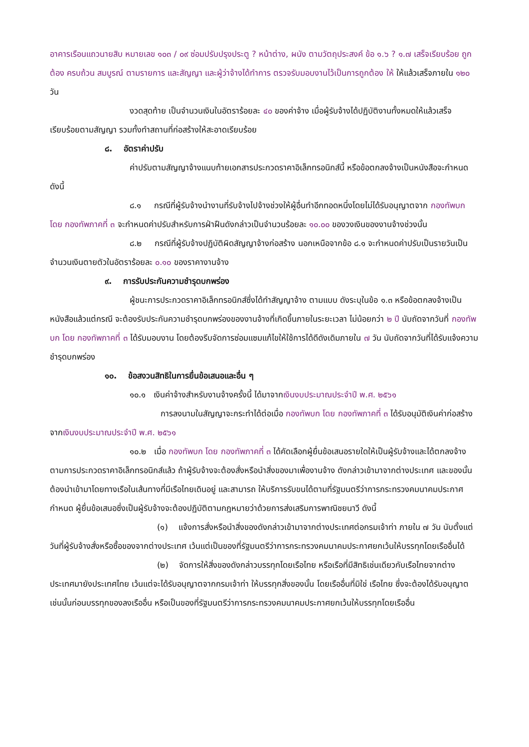อาคารเรือนแถวนายสิบ หมายเลข ๑๐๓ / ๐๙ ซ่อมปรับปรุงประตู ? หน้าต่าง, ผนัง ตามวัตถุประสงค์ ข้อ ๑.๖ ? ๑.๗ เสร็จเรียบร้อย ถูกต้อง ครบถ้วน สมบูรณ์ ตามรายการ และสัญญา และผู้ว่าจ้างได้ทำการ ตรวจรับมอบงานไว้เป็นการถูกต้อง ให้ ให้แล้วเสร็จภายใน ๑๒๐ วัน
งวดสุดท้าย เป็นจำนวนเงินในอัตราร้อยละ ๔๐ ของค่าจ้าง เมื่อผู้รับจ้างได้ปฏิบัติงานทั้งหมดให้แล้วเสร็จเรียบร้อยตามสัญญา รวมทั้งทำสถานที่ก่อสร้างให้สะอาดเรียบร้อย
๘. อัตราค่าปรับ
ค่าปรับตามสัญญาจ้างแนบท้ายเอกสารประกวดราคาอิเล็กทรอนิกส์นี้ หรือข้อตกลงจ้างเป็นหนังสือจะกำหนด ดังนี้
๘.๑ กรณีที่ผู้รับจ้างนำงานที่รับจ้างไปจ้างช่วงให้ผู้อื่นทำอีกทอดหนึ่งโดยไม่ได้รับอนุญาตจาก กองทัพบก โดย กองทัพภาคที่ ๓ จะกำหนดค่าปรับสำหรับการฝ่าฝืนดังกล่าวเป็นจำนวนร้อยละ ๑๐.๐๐ ของวงเงินของงานจ้างช่วงนั้น
๘.๒ กรณีที่ผู้รับจ้างปฏิบัติผิดสัญญาจ้างก่อสร้าง นอกเหนือจากข้อ ๘.๑ จะกำหนดค่าปรับเป็นรายวันเป็นจำนวนเงินตายตัวในอัตราร้อยละ ๐.๑๐ ของราคางานจ้าง
๙. การรับประกันความชำรุดบกพร่อง
ผู้ชนะการประกวดราคาอิเล็กทรอนิกส์ซึ่งได้ทำสัญญาจ้าง ตามแบบ ดังระบุในข้อ ๑.๓ หรือข้อตกลงจ้างเป็นหนังสือแล้วแต่กรณี จะต้องรับประกันความชำรุดบกพร่องของงานจ้างที่เกิดขึ้นภายในระยะเวลา ไม่น้อยกว่า ๒ ปี นับถัดจากวันที่ กองทัพบก โดย กองทัพภาคที่ ๓ ได้รับมอบงาน โดยต้องรีบจัดการซ่อมแซมแก้ไขให้ใช้การได้ดีดังเดิมภายใน ๗ วัน นับถัดจากวันที่ได้รับแจ้งความชำรุดบกพร่อง
๑๐. ข้อสงวนสิทธิในการยื่นข้อเสนอและอื่น ๆ
๑๐.๑ เงินค่าจ้างสำหรับงานจ้างครั้งนี้ ได้มาจากเงินงบประมาณประจำปี พ.ศ. ๒๕๖๑
การลงนามในสัญญาจะกระทำได้ต่อเมื่อ กองทัพบก โดย กองทัพภาคที่ ๓ ได้รับอนุมัติเงินค่าก่อสร้างจากเงินงบประมาณประจำปี พ.ศ. ๒๕๖๑
๑๐.๒ เมื่อ กองทัพบก โดย กองทัพภาคที่ ๓ ได้คัดเลือกผู้ยื่นข้อเสนอรายใดให้เป็นผู้รับจ้างและได้ตกลงจ้าง ตามการประกวดราคาอิเล็กทรอนิกส์แล้ว ถ้าผู้รับจ้างจะต้องสั่งหรือนำสิ่งของมาเพื่องานจ้าง ดังกล่าวเข้ามาจากต่างประเทศ และของนั้นต้องนำเข้ามาโดยทางเรือในเส้นทางที่มีเรือไทยเดินอยู่ และสามารถ ให้บริการรับขนได้ตามที่รัฐมนตรีว่าการกระทรวงคมนาคมประกาศกำหนด ผู้ยื่นข้อเสนอซึ่งเป็นผู้รับจ้างจะต้องปฏิบัติตามกฎหมายว่าด้วยการส่งเสริมการพาณิชยนาวี ดังนี้
(๑) แจ้งการสั่งหรือนำสิ่งของดังกล่าวเข้ามาจากต่างประเทศต่อกรมเจ้าท่า ภายใน ๗ วัน นับตั้งแต่วันที่ผู้รับจ้างสั่งหรือซื้อของจากต่างประเทศ เว้นแต่เป็นของที่รัฐมนตรีว่าการกระทรวงคมนาคมประกาศยกเว้นให้บรรทุกโดยเรืออื่นได้
(๒) จัดการให้สิ่งของดังกล่าวบรรทุกโดยเรือไทย หรือเรือที่มีสิทธิเช่นเดียวกับเรือไทยจากต่างประเทศมายังประเทศไทย เว้นแต่จะได้รับอนุญาตจากกรมเจ้าท่า ให้บรรทุกสิ่งของนั้น โดยเรืออื่นที่มิใช่ เรือไทย ซึ่งจะต้องได้รับอนุญาตเช่นนั้นก่อนบรรทุกของลงเรืออื่น หรือเป็นของที่รัฐมนตรีว่าการกระทรวงคมนาคมประกาศยกเว้นให้บรรทุกโดยเรืออื่น